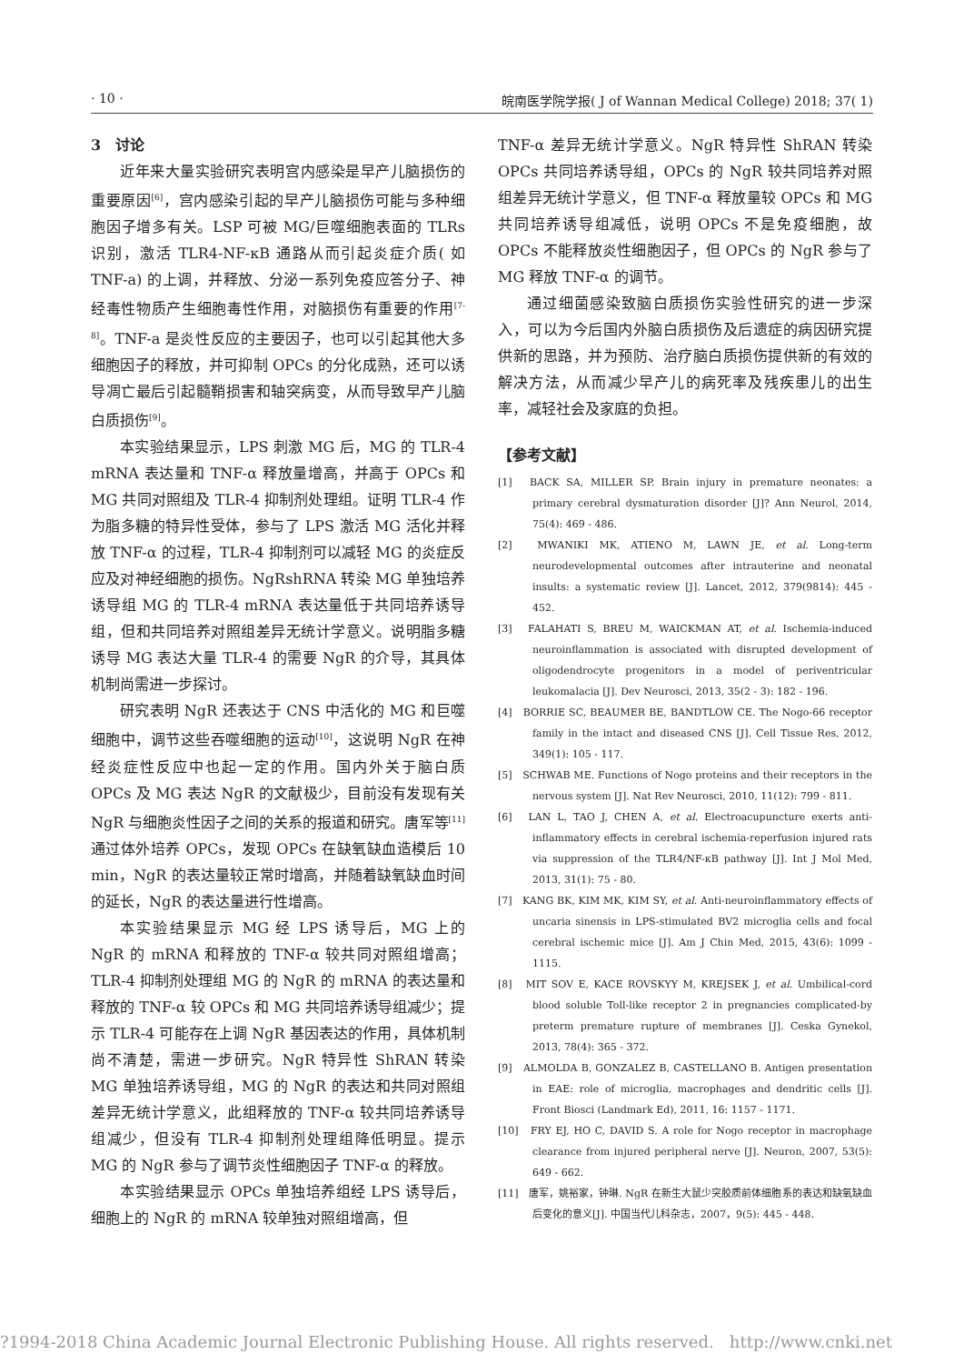· 10 · 皖南医学院学报( J of Wannan Medical College) 2018; 37( 1)
3　讨论
近年来大量实验研究表明宫内感染是早产儿脑损伤的重要原因<sup>[6]</sup>，宫内感染引起的早产儿脑损伤可能与多种细胞因子增多有关。LSP 可被 MG/巨噬细胞表面的 TLRs 识别，激活 TLR4-NF-κB 通路从而引起炎症介质( 如 TNF-a) 的上调，并释放、分泌一系列免疫应答分子、神经毒性物质产生细胞毒性作用，对脑损伤有重要的作用<sup>[7-8]</sup>。TNF-a 是炎性反应的主要因子，也可以引起其他大多细胞因子的释放，并可抑制 OPCs 的分化成熟，还可以诱导凋亡最后引起髓鞘损害和轴突病变，从而导致早产儿脑白质损伤<sup>[9]</sup>。
本实验结果显示，LPS 刺激 MG 后，MG 的 TLR-4 mRNA 表达量和 TNF-α 释放量增高，并高于 OPCs 和 MG 共同对照组及 TLR-4 抑制剂处理组。证明 TLR-4 作为脂多糖的特异性受体，参与了 LPS 激活 MG 活化并释放 TNF-α 的过程，TLR-4 抑制剂可以减轻 MG 的炎症反应及对神经细胞的损伤。NgRshRNA 转染 MG 单独培养诱导组 MG 的 TLR-4 mRNA 表达量低于共同培养诱导组，但和共同培养对照组差异无统计学意义。说明脂多糖诱导 MG 表达大量 TLR-4 的需要 NgR 的介导，其具体机制尚需进一步探讨。
研究表明 NgR 还表达于 CNS 中活化的 MG 和巨噬细胞中，调节这些吞噬细胞的运动<sup>[10]</sup>，这说明 NgR 在神经炎症性反应中也起一定的作用。国内外关于脑白质 OPCs 及 MG 表达 NgR 的文献极少，目前没有发现有关 NgR 与细胞炎性因子之间的关系的报道和研究。唐军等<sup>[11]</sup>通过体外培养 OPCs，发现 OPCs 在缺氧缺血造模后 10 min，NgR 的表达量较正常时增高，并随着缺氧缺血时间的延长，NgR 的表达量进行性增高。
本实验结果显示 MG 经 LPS 诱导后，MG 上的 NgR 的 mRNA 和释放的 TNF-α 较共同对照组增高；TLR-4 抑制剂处理组 MG 的 NgR 的 mRNA 的表达量和释放的 TNF-α 较 OPCs 和 MG 共同培养诱导组减少；提示 TLR-4 可能存在上调 NgR 基因表达的作用，具体机制尚不清楚，需进一步研究。NgR 特异性 ShRAN 转染 MG 单独培养诱导组，MG 的 NgR 的表达和共同对照组差异无统计学意义，此组释放的 TNF-α 较共同培养诱导组减少，但没有 TLR-4 抑制剂处理组降低明显。提示 MG 的 NgR 参与了调节炎性细胞因子 TNF-α 的释放。
本实验结果显示 OPCs 单独培养组经 LPS 诱导后，细胞上的 NgR 的 mRNA 较单独对照组增高，但
TNF-α 差异无统计学意义。NgR 特异性 ShRAN 转染 OPCs 共同培养诱导组，OPCs 的 NgR 较共同培养对照组差异无统计学意义，但 TNF-α 释放量较 OPCs 和 MG 共同培养诱导组减低，说明 OPCs 不是免疫细胞，故 OPCs 不能释放炎性细胞因子，但 OPCs 的 NgR 参与了 MG 释放 TNF-α 的调节。
通过细菌感染致脑白质损伤实验性研究的进一步深入，可以为今后国内外脑白质损伤及后遗症的病因研究提供新的思路，并为预防、治疗脑白质损伤提供新的有效的解决方法，从而减少早产儿的病死率及残疾患儿的出生率，减轻社会及家庭的负担。
【参考文献】
[1]　BACK SA, MILLER SP. Brain injury in premature neonates: a primary cerebral dysmaturation disorder [J]? Ann Neurol, 2014, 75(4): 469 - 486.
[2]　MWANIKI MK, ATIENO M, LAWN JE, et al. Long-term neurodevelopmental outcomes after intrauterine and neonatal insults: a systematic review [J]. Lancet, 2012, 379(9814): 445 - 452.
[3]　FALAHATI S, BREU M, WAICKMAN AT, et al. Ischemia-induced neuroinflammation is associated with disrupted development of oligodendrocyte progenitors in a model of periventricular leukomalacia [J]. Dev Neurosci, 2013, 35(2 - 3): 182 - 196.
[4]　BORRIE SC, BEAUMER BE, BANDTLOW CE. The Nogo-66 receptor family in the intact and diseased CNS [J]. Cell Tissue Res, 2012, 349(1): 105 - 117.
[5]　SCHWAB ME. Functions of Nogo proteins and their receptors in the nervous system [J]. Nat Rev Neurosci, 2010, 11(12): 799 - 811.
[6]　LAN L, TAO J, CHEN A, et al. Electroacupuncture exerts anti-inflammatory effects in cerebral ischemia-reperfusion injured rats via suppression of the TLR4/NF-κB pathway [J]. Int J Mol Med, 2013, 31(1): 75 - 80.
[7]　KANG BK, KIM MK, KIM SY, et al. Anti-neuroinflammatory effects of uncaria sinensis in LPS-stimulated BV2 microglia cells and focal cerebral ischemic mice [J]. Am J Chin Med, 2015, 43(6): 1099 - 1115.
[8]　MIT SOV E, KACE ROVSKYY M, KREJSEK J, et al. Umbilical-cord blood soluble Toll-like receptor 2 in pregnancies complicated-by preterm premature rupture of membranes [J]. Ceska Gynekol, 2013, 78(4): 365 - 372.
[9]　ALMOLDA B, GONZALEZ B, CASTELLANO B. Antigen presentation in EAE: role of microglia, macrophages and dendritic cells [J]. Front Biosci (Landmark Ed), 2011, 16: 1157 - 1171.
[10]　FRY EJ, HO C, DAVID S. A role for Nogo receptor in macrophage clearance from injured peripheral nerve [J]. Neuron, 2007, 53(5): 649 - 662.
[11]　唐军，姚裕家，钟琳. NgR 在新生大鼠少突胶质前体细胞系的表达和缺氧缺血后变化的意义[J]. 中国当代儿科杂志，2007，9(5): 445 - 448.
?1994-2018 China Academic Journal Electronic Publishing House. All rights reserved. http://www.cnki.net